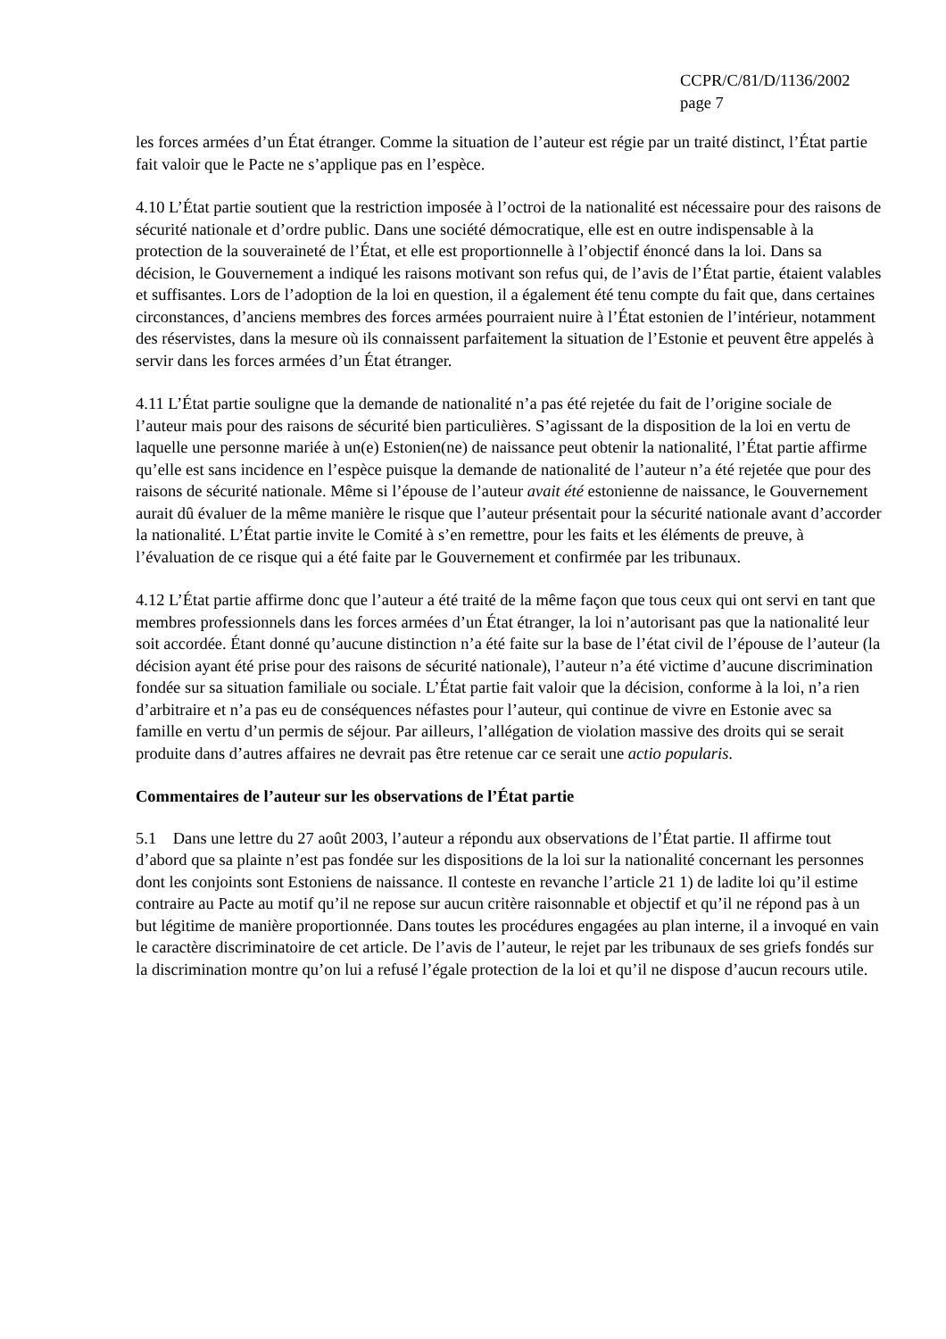CCPR/C/81/D/1136/2002
page 7
les forces armées d’un État étranger. Comme la situation de l’auteur est régie par un traité distinct, l’État partie fait valoir que le Pacte ne s’applique pas en l’espèce.
4.10 L’État partie soutient que la restriction imposée à l’octroi de la nationalité est nécessaire pour des raisons de sécurité nationale et d’ordre public. Dans une société démocratique, elle est en outre indispensable à la protection de la souveraineté de l’État, et elle est proportionnelle à l’objectif énoncé dans la loi. Dans sa décision, le Gouvernement a indiqué les raisons motivant son refus qui, de l’avis de l’État partie, étaient valables et suffisantes. Lors de l’adoption de la loi en question, il a également été tenu compte du fait que, dans certaines circonstances, d’anciens membres des forces armées pourraient nuire à l’État estonien de l’intérieur, notamment des réservistes, dans la mesure où ils connaissent parfaitement la situation de l’Estonie et peuvent être appelés à servir dans les forces armées d’un État étranger.
4.11 L’État partie souligne que la demande de nationalité n’a pas été rejetée du fait de l’origine sociale de l’auteur mais pour des raisons de sécurité bien particulières. S’agissant de la disposition de la loi en vertu de laquelle une personne mariée à un(e) Estonien(ne) de naissance peut obtenir la nationalité, l’État partie affirme qu’elle est sans incidence en l’espèce puisque la demande de nationalité de l’auteur n’a été rejetée que pour des raisons de sécurité nationale. Même si l’épouse de l’auteur avait été estonienne de naissance, le Gouvernement aurait dû évaluer de la même manière le risque que l’auteur présentait pour la sécurité nationale avant d’accorder la nationalité. L’État partie invite le Comité à s’en remettre, pour les faits et les éléments de preuve, à l’évaluation de ce risque qui a été faite par le Gouvernement et confirmée par les tribunaux.
4.12 L’État partie affirme donc que l’auteur a été traité de la même façon que tous ceux qui ont servi en tant que membres professionnels dans les forces armées d’un État étranger, la loi n’autorisant pas que la nationalité leur soit accordée. Étant donné qu’aucune distinction n’a été faite sur la base de l’état civil de l’épouse de l’auteur (la décision ayant été prise pour des raisons de sécurité nationale), l’auteur n’a été victime d’aucune discrimination fondée sur sa situation familiale ou sociale. L’État partie fait valoir que la décision, conforme à la loi, n’a rien d’arbitraire et n’a pas eu de conséquences néfastes pour l’auteur, qui continue de vivre en Estonie avec sa famille en vertu d’un permis de séjour. Par ailleurs, l’allégation de violation massive des droits qui se serait produite dans d’autres affaires ne devrait pas être retenue car ce serait une actio popularis.
Commentaires de l’auteur sur les observations de l’État partie
5.1 Dans une lettre du 27 août 2003, l’auteur a répondu aux observations de l’État partie. Il affirme tout d’abord que sa plainte n’est pas fondée sur les dispositions de la loi sur la nationalité concernant les personnes dont les conjoints sont Estoniens de naissance. Il conteste en revanche l’article 21 1) de ladite loi qu’il estime contraire au Pacte au motif qu’il ne repose sur aucun critère raisonnable et objectif et qu’il ne répond pas à un but légitime de manière proportionnée. Dans toutes les procédures engagées au plan interne, il a invoqué en vain le caractère discriminatoire de cet article. De l’avis de l’auteur, le rejet par les tribunaux de ses griefs fondés sur la discrimination montre qu’on lui a refusé l’égale protection de la loi et qu’il ne dispose d’aucun recours utile.